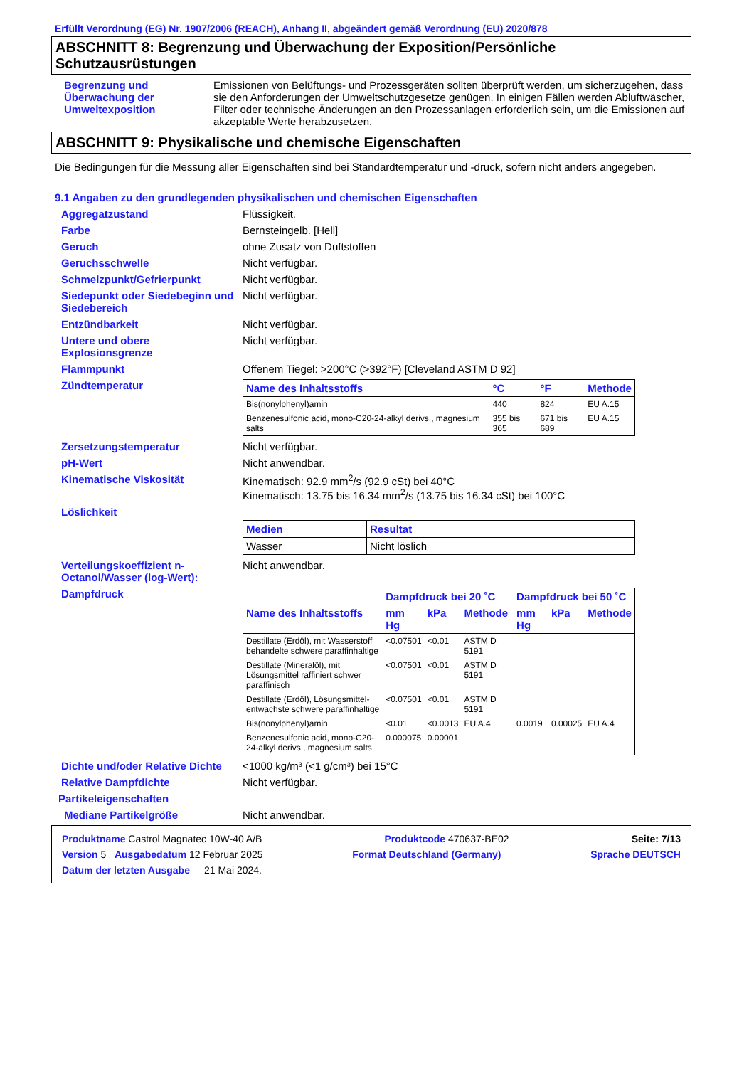Erfüllt Verordnung (EG) Nr. 1907/2006 (REACH), Anhang II, abgeändert gemäß Verordnung (EU) 2020/878
ABSCHNITT 8: Begrenzung und Überwachung der Exposition/Persönliche Schutzausrüstungen
Begrenzung und Überwachung der Umweltexposition
Emissionen von Belüftungs- und Prozessgeräten sollten überprüft werden, um sicherzugehen, dass sie den Anforderungen der Umweltschutzgesetze genügen. In einigen Fällen werden Abluftwäscher, Filter oder technische Änderungen an den Prozessanlagen erforderlich sein, um die Emissionen auf akzeptable Werte herabzusetzen.
ABSCHNITT 9: Physikalische und chemische Eigenschaften
Die Bedingungen für die Messung aller Eigenschaften sind bei Standardtemperatur und -druck, sofern nicht anders angegeben.
9.1 Angaben zu den grundlegenden physikalischen und chemischen Eigenschaften
Aggregatzustand Flüssigkeit.
Farbe Bernsteingelb. [Hell]
Geruch ohne Zusatz von Duftstoffen
Geruchsschwelle Nicht verfügbar.
Schmelzpunkt/Gefrierpunkt Nicht verfügbar.
Siedepunkt oder Siedebeginn und Siedebereich
Nicht verfügbar.
Entzündbarkeit Nicht verfügbar.
Untere und obere Explosionsgrenze
Nicht verfügbar.
Flammpunkt Offenem Tiegel: >200°C (>392°F) [Cleveland ASTM D 92]
Zündtemperatur
| Name des Inhaltsstoffs | °C | °F | Methode |
| --- | --- | --- | --- |
| Bis(nonylphenyl)amin | 440 | 824 | EU A.15 |
| Benzenesulfonic acid, mono-C20-24-alkyl derivs., magnesium salts | 355 bis 365 | 671 bis 689 | EU A.15 |
Zersetzungstemperatur Nicht verfügbar.
pH-Wert Nicht anwendbar.
Kinematische Viskosität Kinematisch: 92.9 mm<sup>2</sup>/s (92.9 cSt) bei 40°C
Kinematisch: 13.75 bis 16.34 mm<sup>2</sup>/s (13.75 bis 16.34 cSt) bei 100°C
Löslichkeit
| Medien | Resultat |
| --- | --- |
| Wasser | Nicht löslich |
Verteilungskoeffizient n-Octanol/Wasser (log-Wert):
Nicht anwendbar.
Dampfdruck
| | Dampfdruck bei 20 ˚C | | | Dampfdruck bei 50 ˚C | | |
| Name des Inhaltsstoffs | mm Hg | kPa | Methode | mm Hg | kPa | Methode |
| Destillate (Erdöl), mit Wasserstoff behandelte schwere paraffinhaltige | <0.07501 | <0.01 | ASTM D 5191 | | | |
| Destillate (Mineralöl), mit Lösungsmittel raffiniert schwer paraffinisch | <0.07501 | <0.01 | ASTM D 5191 | | | |
| Destillate (Erdöl), Lösungsmittel-entwachste schwere paraffinhaltige | <0.07501 | <0.01 | ASTM D 5191 | | | |
| Bis(nonylphenyl)amin | <0.01 | <0.0013 | EU A.4 | 0.0019 | 0.00025 | EU A.4 |
| Benzenesulfonic acid, mono-C20-24-alkyl derivs., magnesium salts | 0.000075 | 0.00001 | | | | |
Dichte und/oder Relative Dichte
<1000 kg/m³ (<1 g/cm³) bei 15°C
Relative Dampfdichte Nicht verfügbar.
Partikeleigenschaften
Mediane Partikelgröße Nicht anwendbar.
Produktname Castrol Magnatec 10W-40 A/B Produktcode 470637-BE02 Seite: 7/13
Version 5 Ausgabedatum 12 Februar 2025 Format Deutschland (Germany) Sprache DEUTSCH
Datum der letzten Ausgabe 21 Mai 2024.